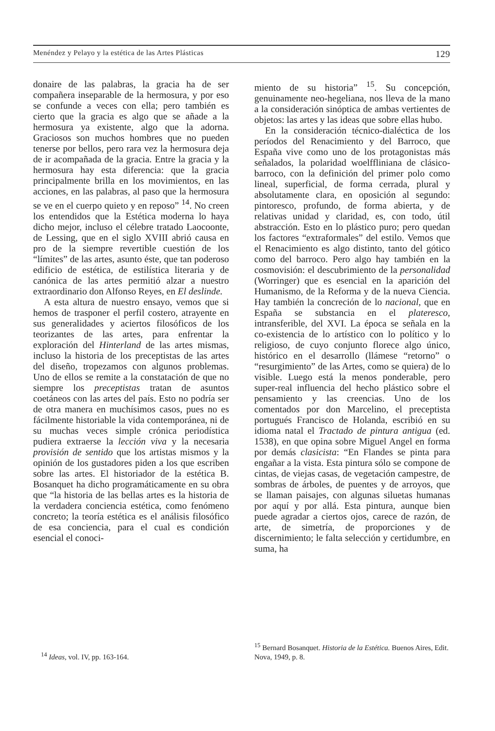Menéndez y Pelayo y la estética de las Artes Plásticas 129
donaire de las palabras, la gracia ha de ser compañera inseparable de la hermosura, y por eso se confunde a veces con ella; pero también es cierto que la gracia es algo que se añade a la hermosura ya existente, algo que la adorna. Graciosos son muchos hombres que no pueden tenerse por bellos, pero rara vez la hermosura deja de ir acompañada de la gracia. Entre la gracia y la hermosura hay esta diferencia: que la gracia principalmente brilla en los movimientos, en las acciones, en las palabras, al paso que la hermosura se ve en el cuerpo quieto y en reposo” <sup>14</sup>. No creen los entendidos que la Estética moderna lo haya dicho mejor, incluso el célebre tratado Laocoonte, de Lessing, que en el siglo XVIII abrió causa en pro de la siempre revertible cuestión de los “límites” de las artes, asunto éste, que tan poderoso edificio de estética, de estilística literaria y de canónica de las artes permitió alzar a nuestro extraordinario don Alfonso Reyes, en El deslinde.
A esta altura de nuestro ensayo, vemos que si hemos de trasponer el perfil costero, atrayente en sus generalidades y aciertos filosóficos de los teorizantes de las artes, para enfrentar la exploración del Hinterland de las artes mismas, incluso la historia de los preceptistas de las artes del diseño, tropezamos con algunos problemas. Uno de ellos se remite a la constatación de que no siempre los preceptistas tratan de asuntos coetáneos con las artes del país. Esto no podría ser de otra manera en muchísimos casos, pues no es fácilmente historiable la vida contemporánea, ni de su muchas veces simple crónica periodística pudiera extraerse la lección viva y la necesaria provisión de sentido que los artistas mismos y la opinión de los gustadores piden a los que escriben sobre las artes. El historiador de la estética B. Bosanquet ha dicho programáticamente en su obra que “la historia de las bellas artes es la historia de la verdadera conciencia estética, como fenómeno concreto; la teoría estética es el análisis filosófico de esa conciencia, para el cual es condición esencial el conoci-
miento de su historia” <sup>15</sup>. Su concepción, genuinamente neo-hegeliana, nos lleva de la mano a la consideración sinóptica de ambas vertientes de objetos: las artes y las ideas que sobre ellas hubo.
En la consideración técnico-dialéctica de los períodos del Renacimiento y del Barroco, que España vive como uno de los protagonistas más señalados, la polaridad woelffliniana de clásico-barroco, con la definición del primer polo como lineal, superficial, de forma cerrada, plural y absolutamente clara, en oposición al segundo: pintoresco, profundo, de forma abierta, y de relativas unidad y claridad, es, con todo, útil abstracción. Esto en lo plástico puro; pero quedan los factores “extraformales” del estilo. Vemos que el Renacimiento es algo distinto, tanto del gótico como del barroco. Pero algo hay también en la cosmovisión: el descubrimiento de la personalidad (Worringer) que es esencial en la aparición del Humanismo, de la Reforma y de la nueva Ciencia. Hay también la concreción de lo nacional, que en España se substancia en el plateresco, intransferible, del XVI. La época se señala en la co-existencia de lo artístico con lo político y lo religioso, de cuyo conjunto florece algo único, histórico en el desarrollo (llámese “retorno” o “resurgimiento” de las Artes, como se quiera) de lo visible. Luego está la menos ponderable, pero super-real influencia del hecho plástico sobre el pensamiento y las creencias. Uno de los comentados por don Marcelino, el preceptista portugués Francisco de Holanda, escribió en su idioma natal el Tractado de pintura antigua (ed. 1538), en que opina sobre Miguel Angel en forma por demás clasicista: “En Flandes se pinta para engañar a la vista. Esta pintura sólo se compone de cintas, de viejas casas, de vegetación campestre, de sombras de árboles, de puentes y de arroyos, que se llaman paisajes, con algunas siluetas humanas por aquí y por allá. Esta pintura, aunque bien puede agradar a ciertos ojos, carece de razón, de arte, de simetría, de proporciones y de discernimiento; le falta selección y certidumbre, en suma, ha
<sup>14</sup> Ideas, vol. IV, pp. 163-164.
<sup>15</sup> Bernard Bosanquet. Historia de la Estética. Buenos Aires, Edit. Nova, 1949, p. 8.